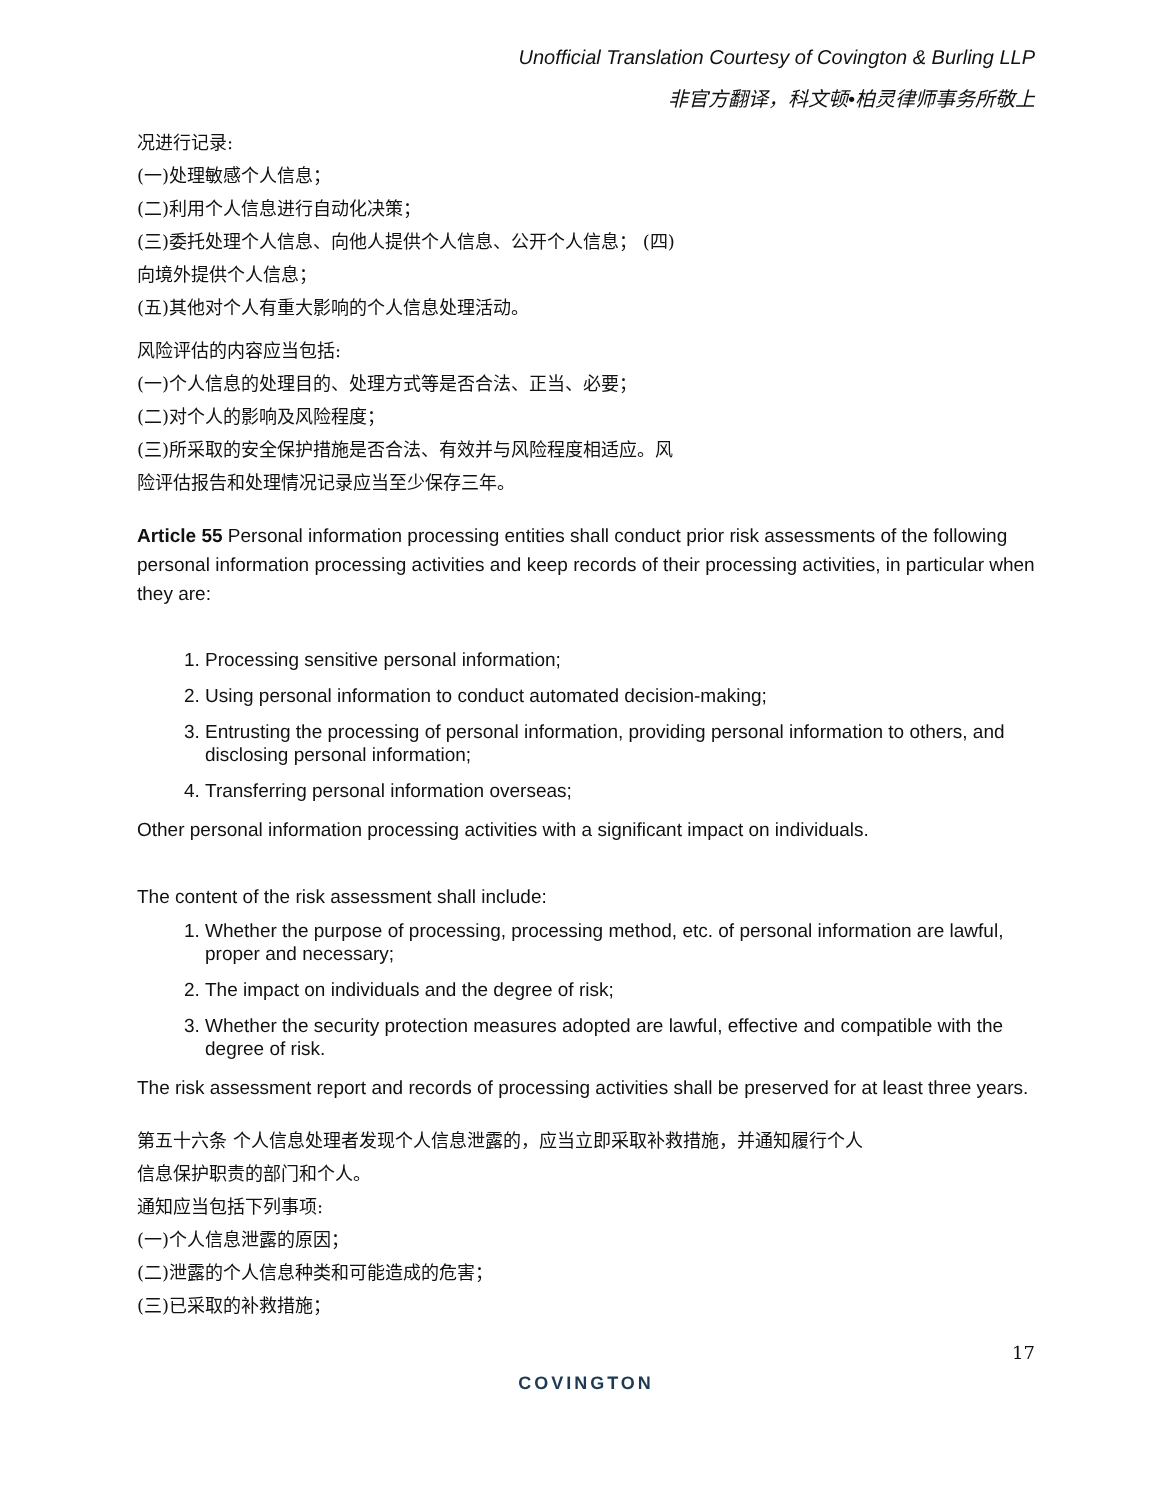Unofficial Translation Courtesy of Covington & Burling LLP
非官方翻译，科文顿•柏灵律师事务所敬上
况进行记录:
(一)处理敏感个人信息；
(二)利用个人信息进行自动化决策；
(三)委托处理个人信息、向他人提供个人信息、公开个人信息； (四)
向境外提供个人信息；
(五)其他对个人有重大影响的个人信息处理活动。
风险评估的内容应当包括:
(一)个人信息的处理目的、处理方式等是否合法、正当、必要；
(二)对个人的影响及风险程度；
(三)所采取的安全保护措施是否合法、有效并与风险程度相适应。风
险评估报告和处理情况记录应当至少保存三年。
Article 55 Personal information processing entities shall conduct prior risk assessments of the following personal information processing activities and keep records of their processing activities, in particular when they are:
1. Processing sensitive personal information;
2. Using personal information to conduct automated decision-making;
3. Entrusting the processing of personal information, providing personal information to others, and disclosing personal information;
4. Transferring personal information overseas;
Other personal information processing activities with a significant impact on individuals.
The content of the risk assessment shall include:
1. Whether the purpose of processing, processing method, etc. of personal information are lawful, proper and necessary;
2. The impact on individuals and the degree of risk;
3. Whether the security protection measures adopted are lawful, effective and compatible with the degree of risk.
The risk assessment report and records of processing activities shall be preserved for at least three years.
第五十六条 个人信息处理者发现个人信息泄露的，应当立即采取补救措施，并通知履行个人
信息保护职责的部门和个人。
通知应当包括下列事项:
(一)个人信息泄露的原因；
(二)泄露的个人信息种类和可能造成的危害；
(三)已采取的补救措施；
17
COVINGTON